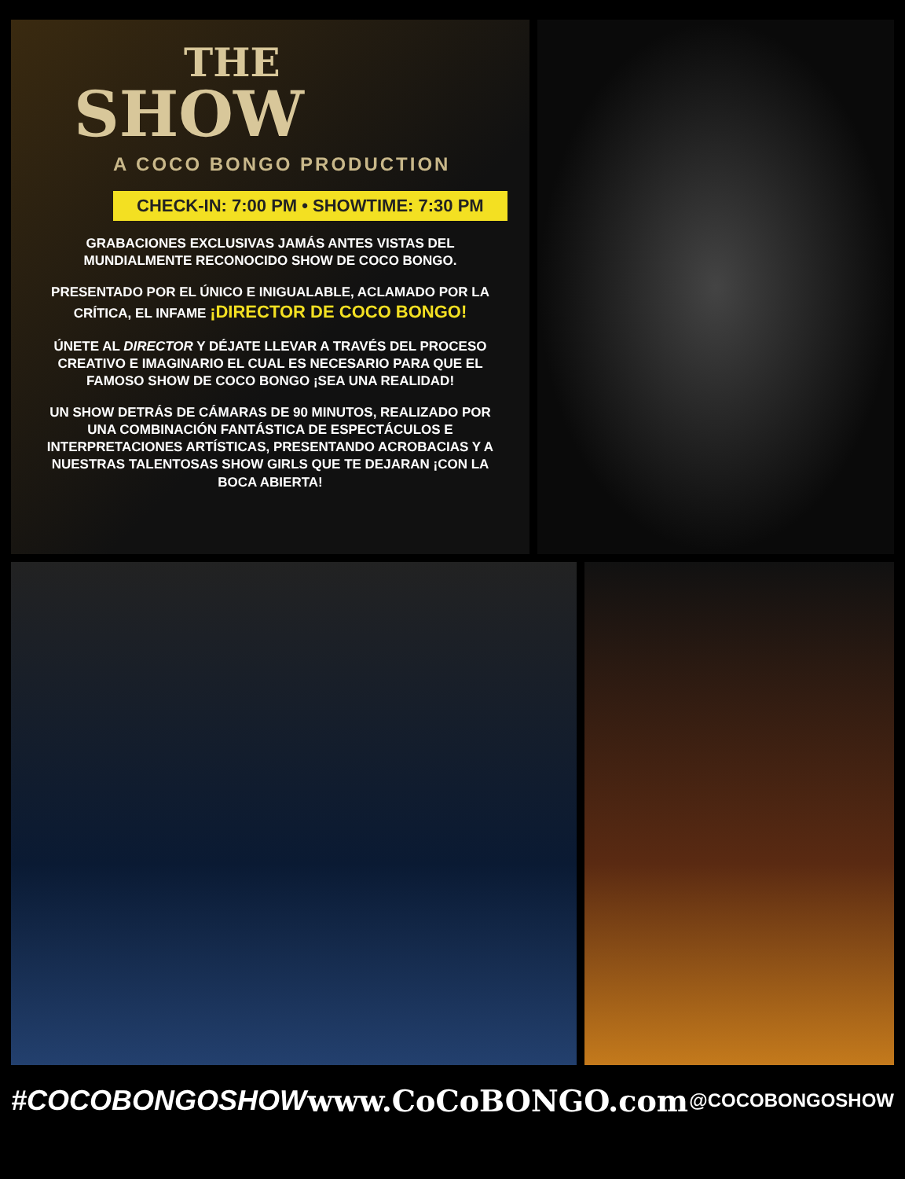THE
SHOW
A COCO BONGO PRODUCTION
CHECK-IN: 7:00 PM • SHOWTIME: 7:30 PM
GRABACIONES EXCLUSIVAS JAMÁS ANTES VISTAS DEL MUNDIALMENTE RECONOCIDO SHOW DE COCO BONGO.
PRESENTADO POR EL ÚNICO E INIGUALABLE, ACLAMADO POR LA CRÍTICA, EL INFAME ¡DIRECTOR DE COCO BONGO!
ÚNETE AL DIRECTOR Y DÉJATE LLEVAR A TRAVÉS DEL PROCESO CREATIVO E IMAGINARIO EL CUAL ES NECESARIO PARA QUE EL FAMOSO SHOW DE COCO BONGO ¡SEA UNA REALIDAD!
UN SHOW DETRÁS DE CÁMARAS DE 90 MINUTOS, REALIZADO POR UNA COMBINACIÓN FANTÁSTICA DE ESPECTÁCULOS E INTERPRETACIONES ARTÍSTICAS, PRESENTANDO ACROBACIAS Y A NUESTRAS TALENTOSAS SHOW GIRLS QUE TE DEJARAN ¡CON LA BOCA ABIERTA!
#COCOBONGOSHOW www.CoCoBONGO.com
@COCOBONGOSHOW